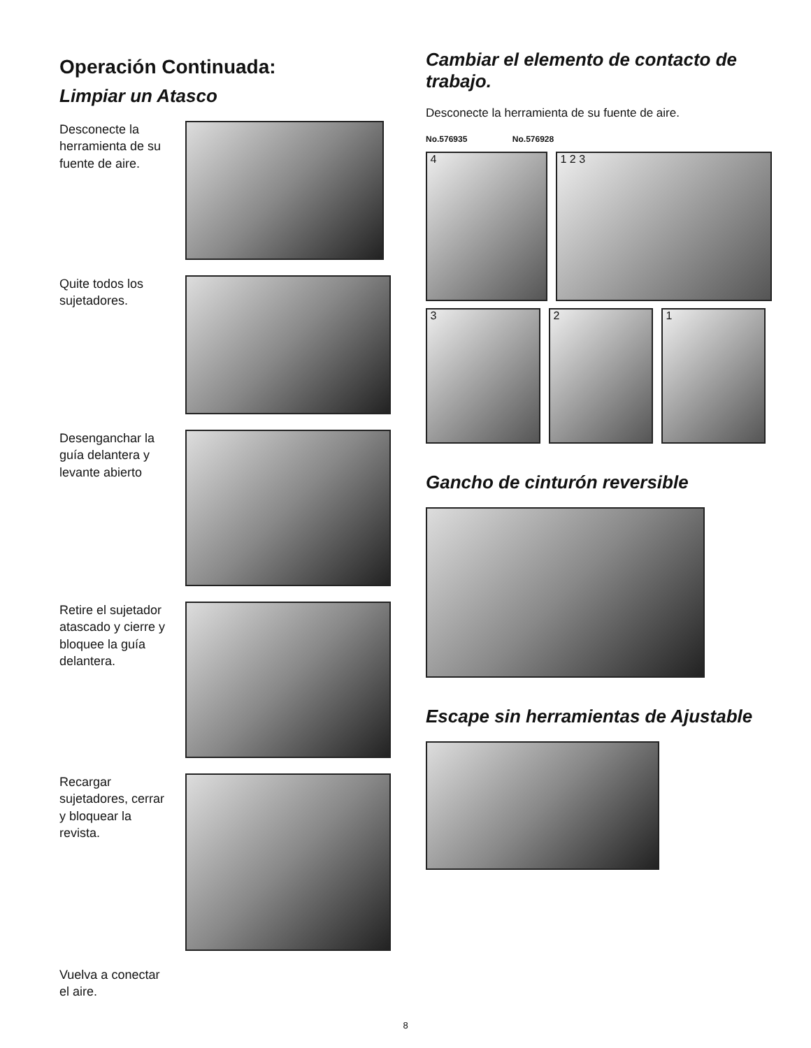Operación Continuada:
Limpiar un Atasco
Desconecte la herramienta de su fuente de aire.
Quite todos los sujetadores.
Desenganchar la guía delantera y levante abierto
Retire el sujetador atascado y cierre y bloquee la guía delantera.
Recargar sujetadores, cerrar y bloquear la revista.
Vuelva a conectar el aire.
Cambiar el elemento de contacto de trabajo.
Desconecte la herramienta de su fuente de aire.
No.576935 No.576928
4 1 2 3
3 2 1
Gancho de cinturón reversible
Escape sin herramientas de Ajustable
8